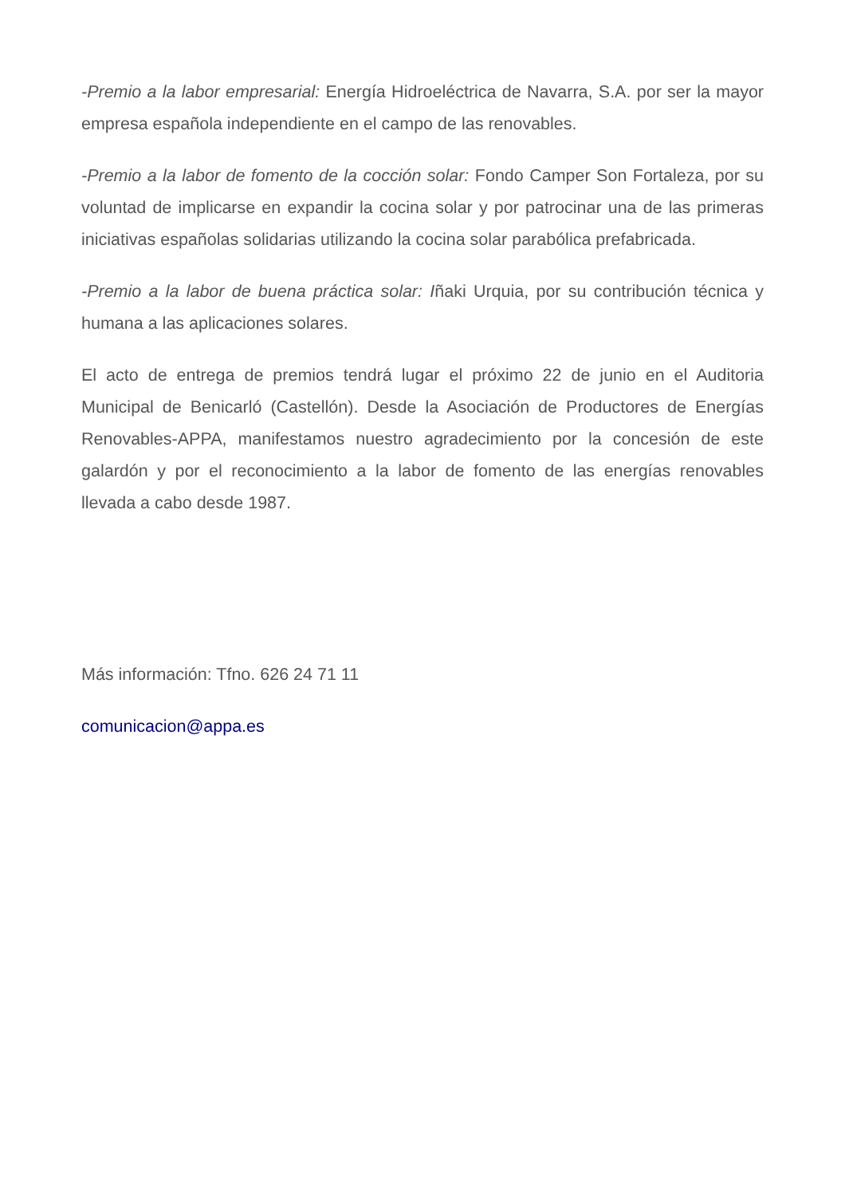-Premio a la labor empresarial: Energía Hidroeléctrica de Navarra, S.A. por ser la mayor empresa española independiente en el campo de las renovables.
-Premio a la labor de fomento de la cocción solar: Fondo Camper Son Fortaleza, por su voluntad de implicarse en expandir la cocina solar y por patrocinar una de las primeras iniciativas españolas solidarias utilizando la cocina solar parabólica prefabricada.
-Premio a la labor de buena práctica solar: Iñaki Urquia, por su contribución técnica y humana a las aplicaciones solares.
El acto de entrega de premios tendrá lugar el próximo 22 de junio en el Auditoria Municipal de Benicarló (Castellón). Desde la Asociación de Productores de Energías Renovables-APPA, manifestamos nuestro agradecimiento por la concesión de este galardón y por el reconocimiento a la labor de fomento de las energías renovables llevada a cabo desde 1987.
Más información: Tfno. 626 24 71 11
comunicacion@appa.es